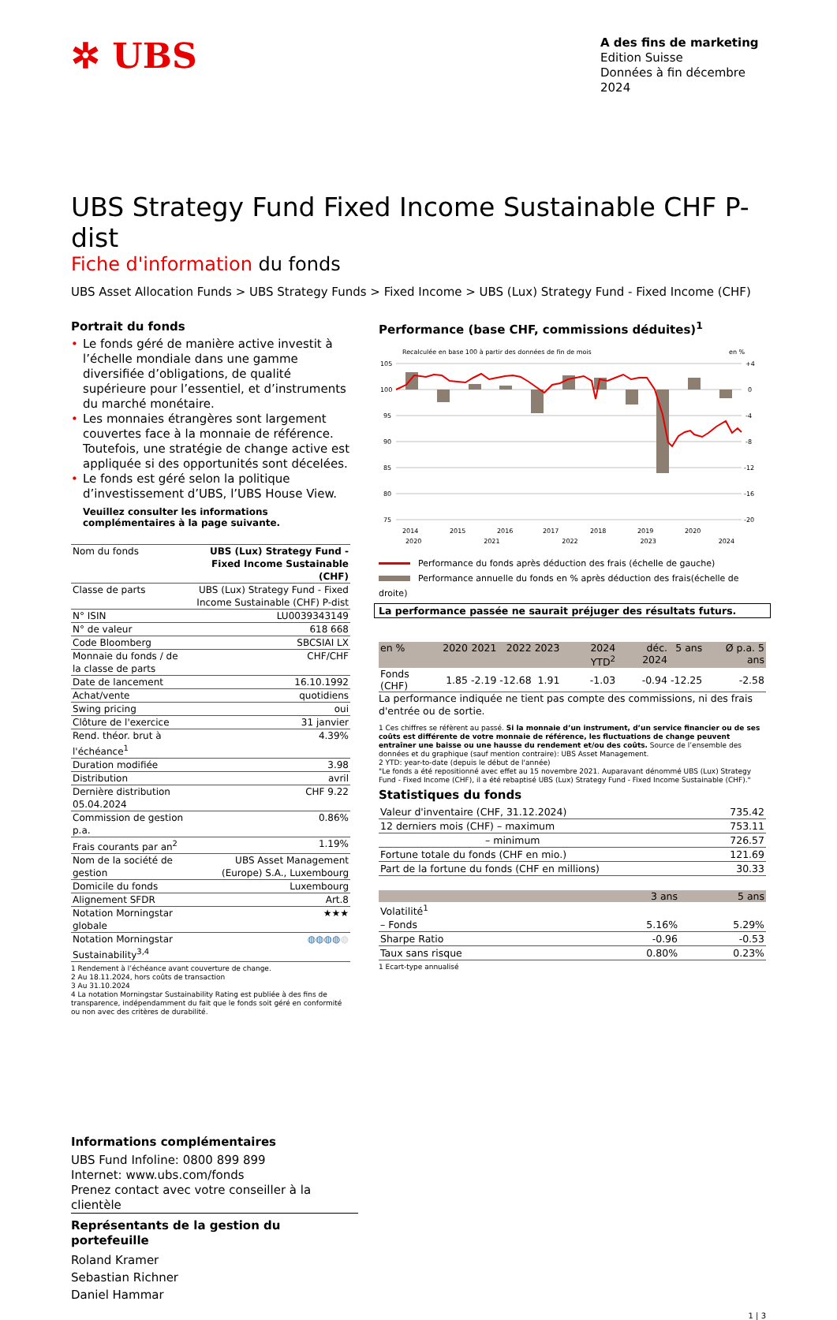✲ UBS
A des fins de marketing
Edition Suisse
Données à fin décembre 2024
UBS Strategy Fund Fixed Income Sustainable CHF P-dist
Fiche d'information du fonds
UBS Asset Allocation Funds > UBS Strategy Funds > Fixed Income > UBS (Lux) Strategy Fund - Fixed Income (CHF)
Portrait du fonds
• Le fonds géré de manière active investit à l’échelle mondiale dans une gamme diversifiée d’obligations, de qualité supérieure pour l’essentiel, et d’instruments du marché monétaire.
• Les monnaies étrangères sont largement couvertes face à la monnaie de référence. Toutefois, une stratégie de change active est appliquée si des opportunités sont décelées.
• Le fonds est géré selon la politique d’investissement d’UBS, l’UBS House View.
Veuillez consulter les informations complémentaires à la page suivante.
| Nom du fonds | UBS (Lux) Strategy Fund - Fixed Income Sustainable (CHF) |
| Classe de parts | UBS (Lux) Strategy Fund - Fixed Income Sustainable (CHF) P-dist |
| N° ISIN | LU0039343149 |
| N° de valeur | 618 668 |
| Code Bloomberg | SBCSIAI LX |
| Monnaie du fonds / de la classe de parts | CHF/CHF |
| Date de lancement | 16.10.1992 |
| Achat/vente | quotidiens |
| Swing pricing | oui |
| Clôture de l'exercice | 31 janvier |
| Rend. théor. brut à l'échéance<sup>1</sup> | 4.39% |
| Duration modifiée | 3.98 |
| Distribution | avril |
| Dernière distribution 05.04.2024 | CHF 9.22 |
| Commission de gestion p.a. | 0.86% |
| Frais courants par an<sup>2</sup> | 1.19% |
| Nom de la société de gestion | UBS Asset Management (Europe) S.A., Luxembourg |
| Domicile du fonds | Luxembourg |
| Alignement SFDR | Art.8 |
| Notation Morningstar globale | ★★★ |
| Notation Morningstar Sustainability<sup>3,4</sup> | ◍◍◍◍ ◍ |
1 Rendement à l’échéance avant couverture de change.
2 Au 18.11.2024, hors coûts de transaction
3 Au 31.10.2024
4 La notation Morningstar Sustainability Rating est publiée à des fins de transparence, indépendamment du fait que le fonds soit géré en conformité ou non avec des critères de durabilité.
Performance (base CHF, commissions déduites)<sup>1</sup>
Recalculée en base 100 à partir des données de fin de mois
en %
105
100
95
90
85
80
75
+4
0
-4
-8
-12
-16
-20
2014
2015
2016
2017
2018
2019
2020
2020 2021 2022 2023 2024
Performance du fonds après déduction des frais (échelle de gauche)
Performance annuelle du fonds en % après déduction des frais(échelle de droite)
La performance passée ne saurait préjuger des résultats futurs.
| en % | 2020 | 2021 | 2022 | 2023 | 2024 YTD<sup>2</sup> | déc. 2024 | 5 ans | Ø p.a. 5 ans |
| --- | --- | --- | --- | --- | --- | --- | --- | --- |
| Fonds (CHF) | 1.85 | -2.19 | -12.68 | 1.91 | -1.03 | -0.94 | -12.25 | -2.58 |
La performance indiquée ne tient pas compte des commissions, ni des frais d'entrée ou de sortie.
1 Ces chiffres se réfèrent au passé. Si la monnaie d’un instrument, d’un service financier ou de ses coûts est différente de votre monnaie de référence, les fluctuations de change peuvent entraîner une baisse ou une hausse du rendement et/ou des coûts. Source de l’ensemble des données et du graphique (sauf mention contraire): UBS Asset Management.
2 YTD: year-to-date (depuis le début de l'année)
"Le fonds a été repositionné avec effet au 15 novembre 2021. Auparavant dénommé UBS (Lux) Strategy Fund - Fixed Income (CHF), il a été rebaptisé UBS (Lux) Strategy Fund - Fixed Income Sustainable (CHF)."
Statistiques du fonds
| Valeur d'inventaire (CHF, 31.12.2024) | 735.42 |
| 12 derniers mois (CHF) – maximum | 753.11 |
| – minimum | 726.57 |
| Fortune totale du fonds (CHF en mio.) | 121.69 |
| Part de la fortune du fonds (CHF en millions) | 30.33 |
| | 3 ans | 5 ans |
| --- | --- | --- |
| Volatilité<sup>1</sup> | | |
| – Fonds | 5.16% | 5.29% |
| Sharpe Ratio | -0.96 | -0.53 |
| Taux sans risque | 0.80% | 0.23% |
1 Ecart-type annualisé
Informations complémentaires
UBS Fund Infoline: 0800 899 899
Internet: www.ubs.com/fonds
Prenez contact avec votre conseiller à la clientèle
Représentants de la gestion du portefeuille
Roland Kramer
Sebastian Richner
Daniel Hammar
1 | 3